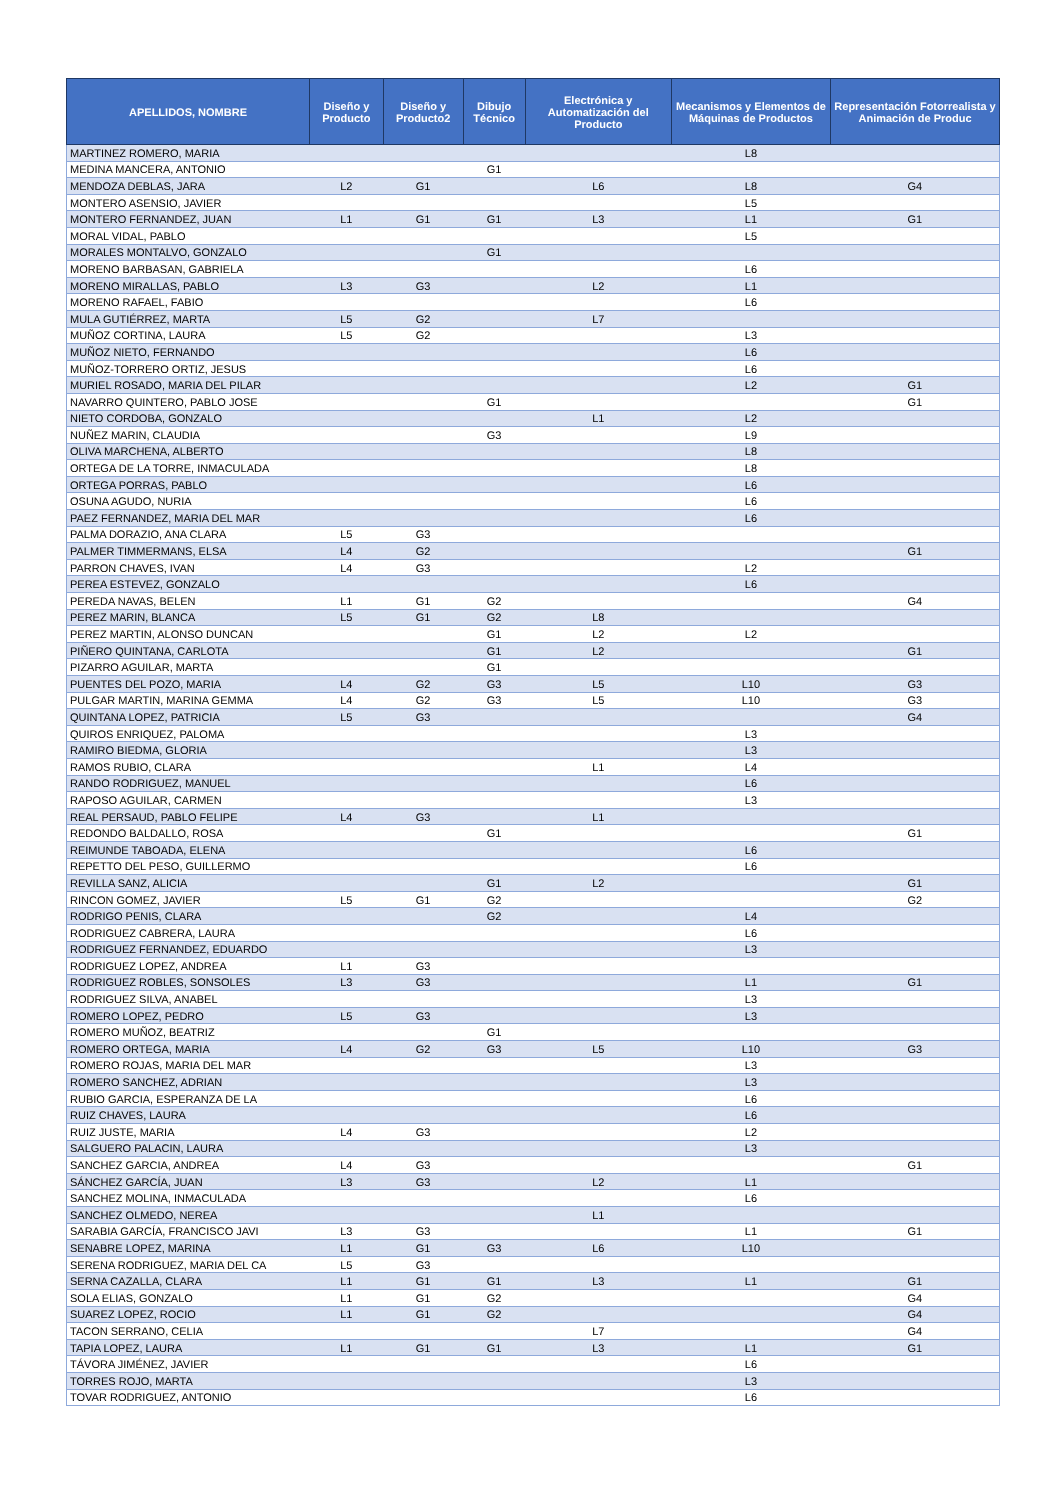| APELLIDOS, NOMBRE | Diseño y Producto | Diseño y Producto2 | Dibujo Técnico | Electrónica y Automatización del Producto | Mecanismos y Elementos de Máquinas de Productos | Representación Fotorrealista y Animación de Produc |
| --- | --- | --- | --- | --- | --- | --- |
| MARTINEZ ROMERO, MARIA | | | | | L8 | |
| MEDINA MANCERA, ANTONIO | | | G1 | | | |
| MENDOZA DEBLAS, JARA | L2 | G1 | | L6 | L8 | G4 |
| MONTERO ASENSIO, JAVIER | | | | | L5 | |
| MONTERO FERNANDEZ, JUAN | L1 | G1 | G1 | L3 | L1 | G1 |
| MORAL VIDAL, PABLO | | | | | L5 | |
| MORALES MONTALVO, GONZALO | | | G1 | | | |
| MORENO BARBASAN, GABRIELA | | | | | L6 | |
| MORENO MIRALLAS, PABLO | L3 | G3 | | L2 | L1 | |
| MORENO RAFAEL, FABIO | | | | | L6 | |
| MULA GUTIÉRREZ, MARTA | L5 | G2 | | L7 | | |
| MUÑOZ CORTINA, LAURA | L5 | G2 | | | L3 | |
| MUÑOZ NIETO, FERNANDO | | | | | L6 | |
| MUÑOZ-TORRERO ORTIZ, JESUS | | | | | L6 | |
| MURIEL ROSADO, MARIA DEL PILAR | | | | | L2 | G1 |
| NAVARRO QUINTERO, PABLO JOSE | | | G1 | | | G1 |
| NIETO CORDOBA, GONZALO | | | | L1 | L2 | |
| NUÑEZ MARIN, CLAUDIA | | | G3 | | L9 | |
| OLIVA MARCHENA, ALBERTO | | | | | L8 | |
| ORTEGA DE LA TORRE, INMACULADA | | | | | L8 | |
| ORTEGA PORRAS, PABLO | | | | | L6 | |
| OSUNA AGUDO, NURIA | | | | | L6 | |
| PAEZ FERNANDEZ, MARIA DEL MAR | | | | | L6 | |
| PALMA DORAZIO, ANA CLARA | L5 | G3 | | | | |
| PALMER TIMMERMANS, ELSA | L4 | G2 | | | | G1 |
| PARRON CHAVES, IVAN | L4 | G3 | | | L2 | |
| PEREA ESTEVEZ, GONZALO | | | | | L6 | |
| PEREDA NAVAS, BELEN | L1 | G1 | G2 | | | G4 |
| PEREZ MARIN, BLANCA | L5 | G1 | G2 | L8 | | |
| PEREZ MARTIN, ALONSO DUNCAN | | | G1 | L2 | L2 | |
| PIÑERO QUINTANA, CARLOTA | | | G1 | L2 | | G1 |
| PIZARRO AGUILAR, MARTA | | | G1 | | | |
| PUENTES DEL POZO, MARIA | L4 | G2 | G3 | L5 | L10 | G3 |
| PULGAR MARTIN, MARINA GEMMA | L4 | G2 | G3 | L5 | L10 | G3 |
| QUINTANA LOPEZ, PATRICIA | L5 | G3 | | | | G4 |
| QUIROS ENRIQUEZ, PALOMA | | | | | L3 | |
| RAMIRO BIEDMA, GLORIA | | | | | L3 | |
| RAMOS RUBIO, CLARA | | | | L1 | L4 | |
| RANDO RODRIGUEZ, MANUEL | | | | | L6 | |
| RAPOSO AGUILAR, CARMEN | | | | | L3 | |
| REAL PERSAUD, PABLO FELIPE | L4 | G3 | | L1 | | |
| REDONDO BALDALLO, ROSA | | | G1 | | | G1 |
| REIMUNDE TABOADA, ELENA | | | | | L6 | |
| REPETTO DEL PESO, GUILLERMO | | | | | L6 | |
| REVILLA SANZ, ALICIA | | | G1 | L2 | | G1 |
| RINCON GOMEZ, JAVIER | L5 | G1 | G2 | | | G2 |
| RODRIGO PENIS, CLARA | | | G2 | | L4 | |
| RODRIGUEZ CABRERA, LAURA | | | | | L6 | |
| RODRIGUEZ FERNANDEZ, EDUARDO | | | | | L3 | |
| RODRIGUEZ LOPEZ, ANDREA | L1 | G3 | | | | |
| RODRIGUEZ ROBLES, SONSOLES | L3 | G3 | | | L1 | G1 |
| RODRIGUEZ SILVA, ANABEL | | | | | L3 | |
| ROMERO LOPEZ, PEDRO | L5 | G3 | | | L3 | |
| ROMERO MUÑOZ, BEATRIZ | | | G1 | | | |
| ROMERO ORTEGA, MARIA | L4 | G2 | G3 | L5 | L10 | G3 |
| ROMERO ROJAS, MARIA DEL MAR | | | | | L3 | |
| ROMERO SANCHEZ, ADRIAN | | | | | L3 | |
| RUBIO GARCIA, ESPERANZA DE LA | | | | | L6 | |
| RUIZ CHAVES, LAURA | | | | | L6 | |
| RUIZ JUSTE, MARIA | L4 | G3 | | | L2 | |
| SALGUERO PALACIN, LAURA | | | | | L3 | |
| SANCHEZ GARCIA, ANDREA | L4 | G3 | | | | G1 |
| SÁNCHEZ GARCÍA, JUAN | L3 | G3 | | L2 | L1 | |
| SANCHEZ MOLINA, INMACULADA | | | | | L6 | |
| SANCHEZ OLMEDO, NEREA | | | | L1 | | |
| SARABIA GARCÍA, FRANCISCO JAVI | L3 | G3 | | | L1 | G1 |
| SENABRE LOPEZ, MARINA | L1 | G1 | G3 | L6 | L10 | |
| SERENA RODRIGUEZ, MARIA DEL CA | L5 | G3 | | | | |
| SERNA CAZALLA, CLARA | L1 | G1 | G1 | L3 | L1 | G1 |
| SOLA ELIAS, GONZALO | L1 | G1 | G2 | | | G4 |
| SUAREZ LOPEZ, ROCIO | L1 | G1 | G2 | | | G4 |
| TACON SERRANO, CELIA | | | | L7 | | G4 |
| TAPIA LOPEZ, LAURA | L1 | G1 | G1 | L3 | L1 | G1 |
| TÁVORA JIMÉNEZ, JAVIER | | | | | L6 | |
| TORRES ROJO, MARTA | | | | | L3 | |
| TOVAR RODRIGUEZ, ANTONIO | | | | | L6 | |